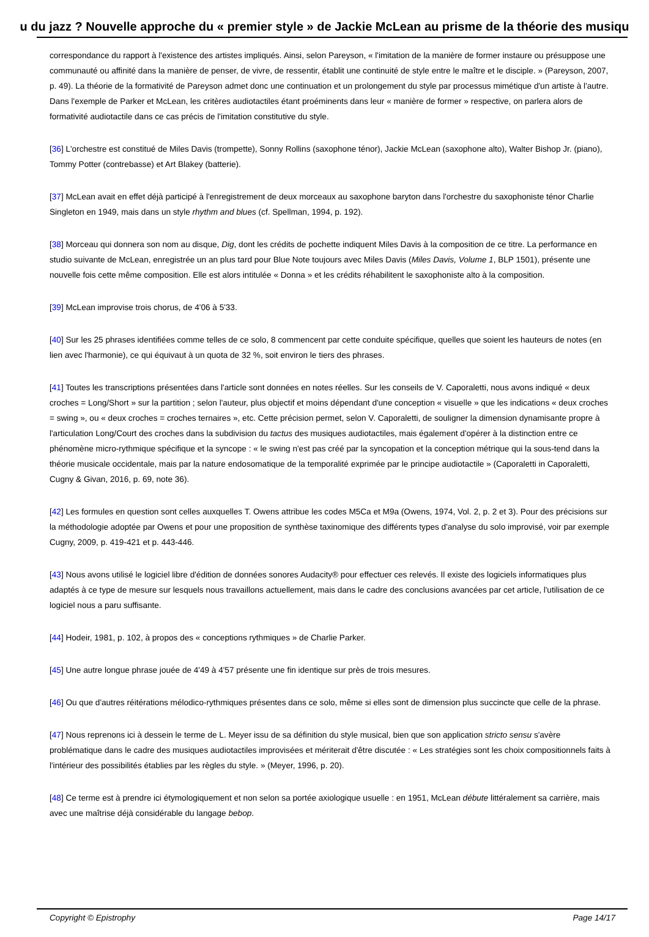u du jazz ? Nouvelle approche du « premier style » de Jackie McLean au prisme de la théorie des musiqu
correspondance du rapport à l'existence des artistes impliqués. Ainsi, selon Pareyson, « l'imitation de la manière de former instaure ou présuppose une communauté ou affinité dans la manière de penser, de vivre, de ressentir, établit une continuité de style entre le maître et le disciple. » (Pareyson, 2007, p. 49). La théorie de la formativité de Pareyson admet donc une continuation et un prolongement du style par processus mimétique d'un artiste à l'autre. Dans l'exemple de Parker et McLean, les critères audiotactiles étant proéminents dans leur « manière de former » respective, on parlera alors de formativité audiotactile dans ce cas précis de l'imitation constitutive du style.
[36] L'orchestre est constitué de Miles Davis (trompette), Sonny Rollins (saxophone ténor), Jackie McLean (saxophone alto), Walter Bishop Jr. (piano), Tommy Potter (contrebasse) et Art Blakey (batterie).
[37] McLean avait en effet déjà participé à l'enregistrement de deux morceaux au saxophone baryton dans l'orchestre du saxophoniste ténor Charlie Singleton en 1949, mais dans un style rhythm and blues (cf. Spellman, 1994, p. 192).
[38] Morceau qui donnera son nom au disque, Dig, dont les crédits de pochette indiquent Miles Davis à la composition de ce titre. La performance en studio suivante de McLean, enregistrée un an plus tard pour Blue Note toujours avec Miles Davis (Miles Davis, Volume 1, BLP 1501), présente une nouvelle fois cette même composition. Elle est alors intitulée « Donna » et les crédits réhabilitent le saxophoniste alto à la composition.
[39] McLean improvise trois chorus, de 4'06 à 5'33.
[40] Sur les 25 phrases identifiées comme telles de ce solo, 8 commencent par cette conduite spécifique, quelles que soient les hauteurs de notes (en lien avec l'harmonie), ce qui équivaut à un quota de 32 %, soit environ le tiers des phrases.
[41] Toutes les transcriptions présentées dans l'article sont données en notes réelles. Sur les conseils de V. Caporaletti, nous avons indiqué « deux croches = Long/Short » sur la partition ; selon l'auteur, plus objectif et moins dépendant d'une conception « visuelle » que les indications « deux croches = swing », ou « deux croches = croches ternaires », etc. Cette précision permet, selon V. Caporaletti, de souligner la dimension dynamisante propre à l'articulation Long/Court des croches dans la subdivision du tactus des musiques audiotactiles, mais également d'opérer à la distinction entre ce phénomène micro-rythmique spécifique et la syncope : « le swing n'est pas créé par la syncopation et la conception métrique qui la sous-tend dans la théorie musicale occidentale, mais par la nature endosomatique de la temporalité exprimée par le principe audiotactile » (Caporaletti in Caporaletti, Cugny & Givan, 2016, p. 69, note 36).
[42] Les formules en question sont celles auxquelles T. Owens attribue les codes M5Ca et M9a (Owens, 1974, Vol. 2, p. 2 et 3). Pour des précisions sur la méthodologie adoptée par Owens et pour une proposition de synthèse taxinomique des différents types d'analyse du solo improvisé, voir par exemple Cugny, 2009, p. 419-421 et p. 443-446.
[43] Nous avons utilisé le logiciel libre d'édition de données sonores Audacity® pour effectuer ces relevés. Il existe des logiciels informatiques plus adaptés à ce type de mesure sur lesquels nous travaillons actuellement, mais dans le cadre des conclusions avancées par cet article, l'utilisation de ce logiciel nous a paru suffisante.
[44] Hodeir, 1981, p. 102, à propos des « conceptions rythmiques » de Charlie Parker.
[45] Une autre longue phrase jouée de 4'49 à 4'57 présente une fin identique sur près de trois mesures.
[46] Ou que d'autres réitérations mélodico-rythmiques présentes dans ce solo, même si elles sont de dimension plus succincte que celle de la phrase.
[47] Nous reprenons ici à dessein le terme de L. Meyer issu de sa définition du style musical, bien que son application stricto sensu s'avère problématique dans le cadre des musiques audiotactiles improvisées et mériterait d'être discutée : « Les stratégies sont les choix compositionnels faits à l'intérieur des possibilités établies par les règles du style. » (Meyer, 1996, p. 20).
[48] Ce terme est à prendre ici étymologiquement et non selon sa portée axiologique usuelle : en 1951, McLean débute littéralement sa carrière, mais avec une maîtrise déjà considérable du langage bebop.
Copyright © Epistrophy Page 14/17